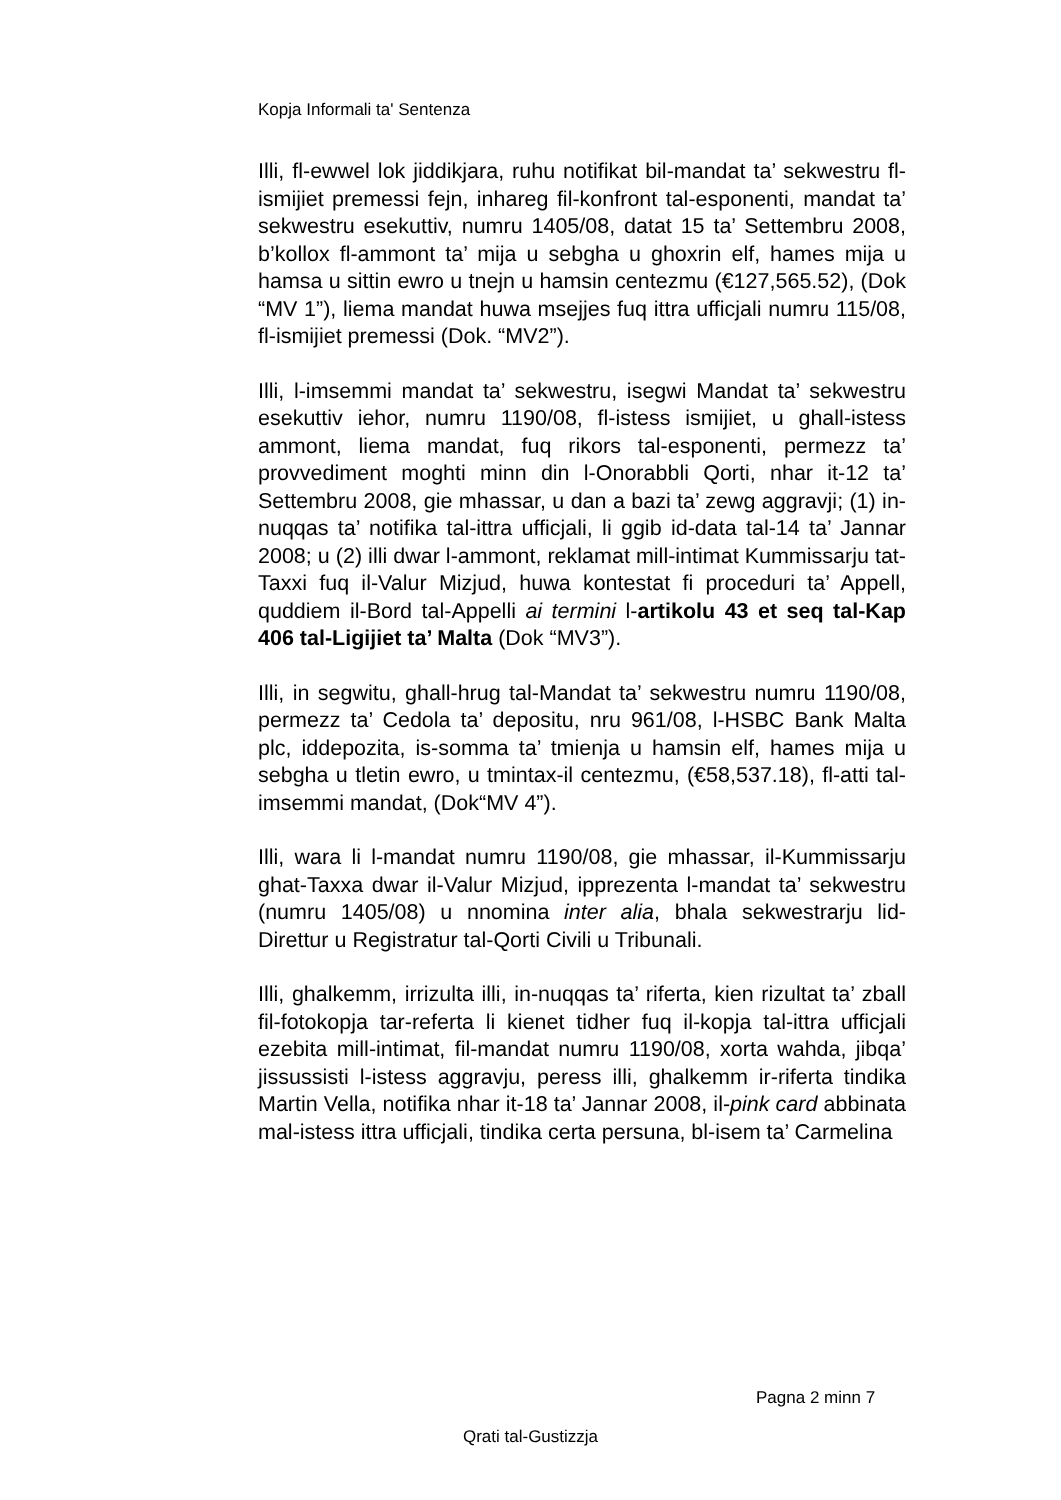Kopja Informali ta' Sentenza
Illi, fl-ewwel lok jiddikjara, ruhu notifikat bil-mandat ta’ sekwestru fl-ismijiet premessi fejn, inhareg fil-konfront tal-esponenti, mandat ta’ sekwestru esekuttiv, numru 1405/08, datat 15 ta’ Settembru 2008, b’kollox fl-ammont ta’ mija u sebgha u ghoxrin elf, hames mija u hamsa u sittin ewro u tnejn u hamsin centezmu (€127,565.52), (Dok “MV 1”), liema mandat huwa msejjes fuq ittra ufficjali numru 115/08, fl-ismijiet premessi (Dok. “MV2”).
Illi, l-imsemmi mandat ta’ sekwestru, isegwi Mandat ta’ sekwestru esekuttiv iehor, numru 1190/08, fl-istess ismijiet, u ghall-istess ammont, liema mandat, fuq rikors tal-esponenti, permezz ta’ provvediment moghti minn din l-Onorabbli Qorti, nhar it-12 ta’ Settembru 2008, gie mhassar, u dan a bazi ta’ zewg aggravji; (1) in-nuqqas ta’ notifika tal-ittra ufficjali, li ggib id-data tal-14 ta’ Jannar 2008; u (2) illi dwar l-ammont, reklamat mill-intimat Kummissarju tat-Taxxi fuq il-Valur Mizjud, huwa kontestat fi proceduri ta’ Appell, quddiem il-Bord tal-Appelli ai termini l-artikolu 43 et seq tal-Kap 406 tal-Ligijiet ta’ Malta (Dok “MV3”).
Illi, in segwitu, ghall-hrug tal-Mandat ta’ sekwestru numru 1190/08, permezz ta’ Cedola ta’ depositu, nru 961/08, l-HSBC Bank Malta plc, iddepozita, is-somma ta’ tmienja u hamsin elf, hames mija u sebgha u tletin ewro, u tmintax-il centezmu, (€58,537.18), fl-atti tal-imsemmi mandat, (Dok“MV 4”).
Illi, wara li l-mandat numru 1190/08, gie mhassar, il-Kummissarju ghat-Taxxa dwar il-Valur Mizjud, ipprezenta l-mandat ta’ sekwestru (numru 1405/08) u nnomina inter alia, bhala sekwestrarju lid-Direttur u Registratur tal-Qorti Civili u Tribunali.
Illi, ghalkemm, irrizulta illi, in-nuqqas ta’ riferta, kien rizultat ta’ zball fil-fotokopja tar-referta li kienet tidher fuq il-kopja tal-ittra ufficjali ezebita mill-intimat, fil-mandat numru 1190/08, xorta wahda, jibqa’ jissussisti l-istess aggravju, peress illi, ghalkemm ir-riferta tindika Martin Vella, notifika nhar it-18 ta’ Jannar 2008, il-pink card abbinata mal-istess ittra ufficjali, tindika certa persuna, bl-isem ta’ Carmelina
Pagna 2 minn 7
Qrati tal-Gustizzja